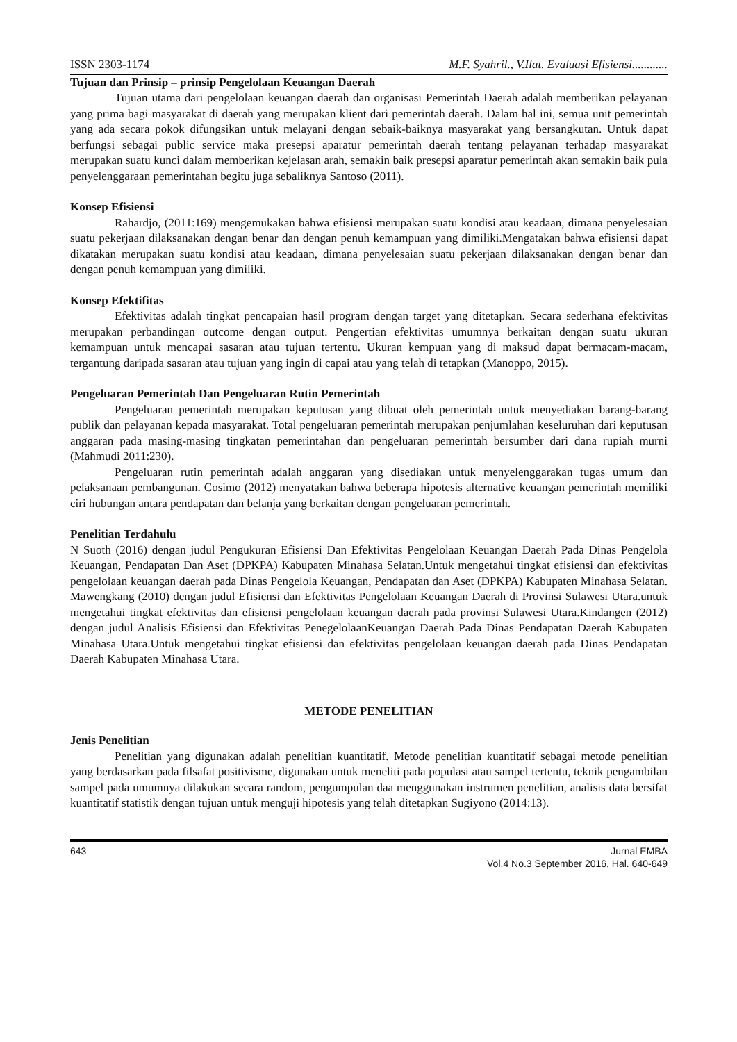ISSN 2303-1174 M.F. Syahril., V.Ilat. Evaluasi Efisiensi............
Tujuan dan Prinsip – prinsip Pengelolaan Keuangan Daerah
Tujuan utama dari pengelolaan keuangan daerah dan organisasi Pemerintah Daerah adalah memberikan pelayanan yang prima bagi masyarakat di daerah yang merupakan klient dari pemerintah daerah. Dalam hal ini, semua unit pemerintah yang ada secara pokok difungsikan untuk melayani dengan sebaik-baiknya masyarakat yang bersangkutan. Untuk dapat berfungsi sebagai public service maka presepsi aparatur pemerintah daerah tentang pelayanan terhadap masyarakat merupakan suatu kunci dalam memberikan kejelasan arah, semakin baik presepsi aparatur pemerintah akan semakin baik pula penyelenggaraan pemerintahan begitu juga sebaliknya Santoso (2011).
Konsep Efisiensi
Rahardjo, (2011:169) mengemukakan bahwa efisiensi merupakan suatu kondisi atau keadaan, dimana penyelesaian suatu pekerjaan dilaksanakan dengan benar dan dengan penuh kemampuan yang dimiliki.Mengatakan bahwa efisiensi dapat dikatakan merupakan suatu kondisi atau keadaan, dimana penyelesaian suatu pekerjaan dilaksanakan dengan benar dan dengan penuh kemampuan yang dimiliki.
Konsep Efektifitas
Efektivitas adalah tingkat pencapaian hasil program dengan target yang ditetapkan. Secara sederhana efektivitas merupakan perbandingan outcome dengan output. Pengertian efektivitas umumnya berkaitan dengan suatu ukuran kemampuan untuk mencapai sasaran atau tujuan tertentu. Ukuran kempuan yang di maksud dapat bermacam-macam, tergantung daripada sasaran atau tujuan yang ingin di capai atau yang telah di tetapkan (Manoppo, 2015).
Pengeluaran Pemerintah Dan Pengeluaran Rutin Pemerintah
Pengeluaran pemerintah merupakan keputusan yang dibuat oleh pemerintah untuk menyediakan barang-barang publik dan pelayanan kepada masyarakat. Total pengeluaran pemerintah merupakan penjumlahan keseluruhan dari keputusan anggaran pada masing-masing tingkatan pemerintahan dan pengeluaran pemerintah bersumber dari dana rupiah murni (Mahmudi 2011:230).
Pengeluaran rutin pemerintah adalah anggaran yang disediakan untuk menyelenggarakan tugas umum dan pelaksanaan pembangunan. Cosimo (2012) menyatakan bahwa beberapa hipotesis alternative keuangan pemerintah memiliki ciri hubungan antara pendapatan dan belanja yang berkaitan dengan pengeluaran pemerintah.
Penelitian Terdahulu
N Suoth (2016) dengan judul Pengukuran Efisiensi Dan Efektivitas Pengelolaan Keuangan Daerah Pada Dinas Pengelola Keuangan, Pendapatan Dan Aset (DPKPA) Kabupaten Minahasa Selatan.Untuk mengetahui tingkat efisiensi dan efektivitas pengelolaan keuangan daerah pada Dinas Pengelola Keuangan, Pendapatan dan Aset (DPKPA) Kabupaten Minahasa Selatan. Mawengkang (2010) dengan judul Efisiensi dan Efektivitas Pengelolaan Keuangan Daerah di Provinsi Sulawesi Utara.untuk mengetahui tingkat efektivitas dan efisiensi pengelolaan keuangan daerah pada provinsi Sulawesi Utara.Kindangen (2012) dengan judul Analisis Efisiensi dan Efektivitas PenegelolaanKeuangan Daerah Pada Dinas Pendapatan Daerah Kabupaten Minahasa Utara.Untuk mengetahui tingkat efisiensi dan efektivitas pengelolaan keuangan daerah pada Dinas Pendapatan Daerah Kabupaten Minahasa Utara.
METODE PENELITIAN
Jenis Penelitian
Penelitian yang digunakan adalah penelitian kuantitatif. Metode penelitian kuantitatif sebagai metode penelitian yang berdasarkan pada filsafat positivisme, digunakan untuk meneliti pada populasi atau sampel tertentu, teknik pengambilan sampel pada umumnya dilakukan secara random, pengumpulan daa menggunakan instrumen penelitian, analisis data bersifat kuantitatif statistik dengan tujuan untuk menguji hipotesis yang telah ditetapkan Sugiyono (2014:13).
643 Jurnal EMBA
Vol.4 No.3 September 2016, Hal. 640-649